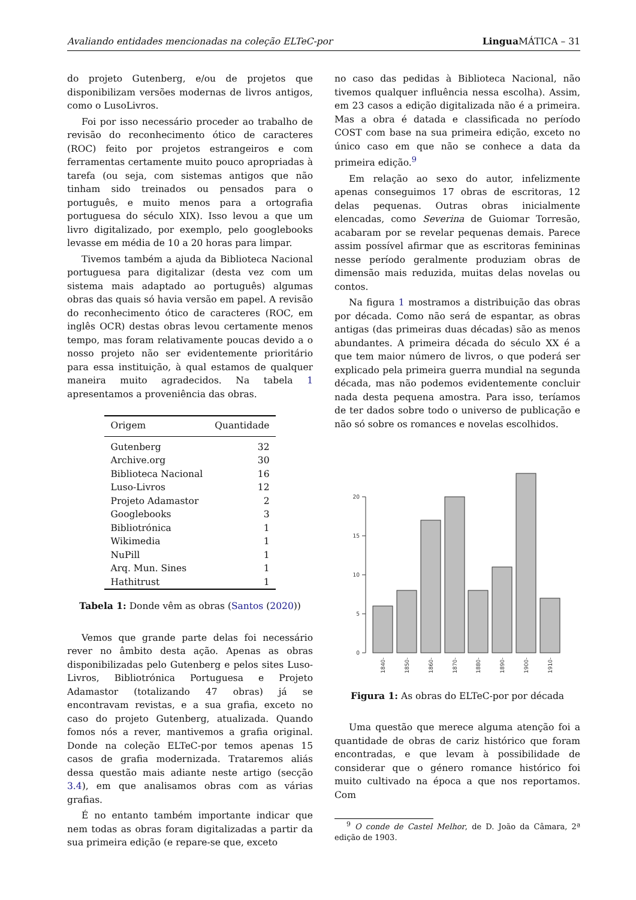Avaliando entidades mencionadas na coleção ELTeC-por Lingua MÁTICA – 31
do projeto Gutenberg, e/ou de projetos que disponibilizam versões modernas de livros antigos, como o LusoLivros.
Foi por isso necessário proceder ao trabalho de revisão do reconhecimento ótico de caracteres (ROC) feito por projetos estrangeiros e com ferramentas certamente muito pouco apropriadas à tarefa (ou seja, com sistemas antigos que não tinham sido treinados ou pensados para o português, e muito menos para a ortografia portuguesa do século XIX). Isso levou a que um livro digitalizado, por exemplo, pelo googlebooks levasse em média de 10 a 20 horas para limpar.
Tivemos também a ajuda da Biblioteca Nacional portuguesa para digitalizar (desta vez com um sistema mais adaptado ao português) algumas obras das quais só havia versão em papel. A revisão do reconhecimento ótico de caracteres (ROC, em inglês OCR) destas obras levou certamente menos tempo, mas foram relativamente poucas devido a o nosso projeto não ser evidentemente prioritário para essa instituição, à qual estamos de qualquer maneira muito agradecidos. Na tabela 1 apresentamos a proveniência das obras.
| Origem | Quantidade |
| --- | --- |
| Gutenberg | 32 |
| Archive.org | 30 |
| Biblioteca Nacional | 16 |
| Luso-Livros | 12 |
| Projeto Adamastor | 2 |
| Googlebooks | 3 |
| Bibliotrónica | 1 |
| Wikimedia | 1 |
| NuPill | 1 |
| Arq. Mun. Sines | 1 |
| Hathitrust | 1 |
Tabela 1: Donde vêm as obras (Santos (2020))
Vemos que grande parte delas foi necessário rever no âmbito desta ação. Apenas as obras disponibilizadas pelo Gutenberg e pelos sites Luso-Livros, Bibliotrónica Portuguesa e Projeto Adamastor (totalizando 47 obras) já se encontravam revistas, e a sua grafia, exceto no caso do projeto Gutenberg, atualizada. Quando fomos nós a rever, mantivemos a grafia original. Donde na coleção ELTeC-por temos apenas 15 casos de grafia modernizada. Trataremos aliás dessa questão mais adiante neste artigo (secção 3.4), em que analisamos obras com as várias grafias.
É no entanto também importante indicar que nem todas as obras foram digitalizadas a partir da sua primeira edição (e repare-se que, exceto
no caso das pedidas à Biblioteca Nacional, não tivemos qualquer influência nessa escolha). Assim, em 23 casos a edição digitalizada não é a primeira. Mas a obra é datada e classificada no período COST com base na sua primeira edição, exceto no único caso em que não se conhece a data da primeira edição.<sup>9</sup>
Em relação ao sexo do autor, infelizmente apenas conseguimos 17 obras de escritoras, 12 delas pequenas. Outras obras inicialmente elencadas, como Severina de Guiomar Torresão, acabaram por se revelar pequenas demais. Parece assim possível afirmar que as escritoras femininas nesse período geralmente produziam obras de dimensão mais reduzida, muitas delas novelas ou contos.
Na figura 1 mostramos a distribuição das obras por década. Como não será de espantar, as obras antigas (das primeiras duas décadas) são as menos abundantes. A primeira década do século XX é a que tem maior número de livros, o que poderá ser explicado pela primeira guerra mundial na segunda década, mas não podemos evidentemente concluir nada desta pequena amostra. Para isso, teríamos de ter dados sobre todo o universo de publicação e não só sobre os romances e novelas escolhidos.
0
5
10
15
20
1840-
1850-
1860-
1870-
1880-
1890-
1900-
1910-
Figura 1: As obras do ELTeC-por por década
Uma questão que merece alguma atenção foi a quantidade de obras de cariz histórico que foram encontradas, e que levam à possibilidade de considerar que o género romance histórico foi muito cultivado na época a que nos reportamos. Com
<sup>9</sup> O conde de Castel Melhor, de D. João da Câmara, 2ª edição de 1903.